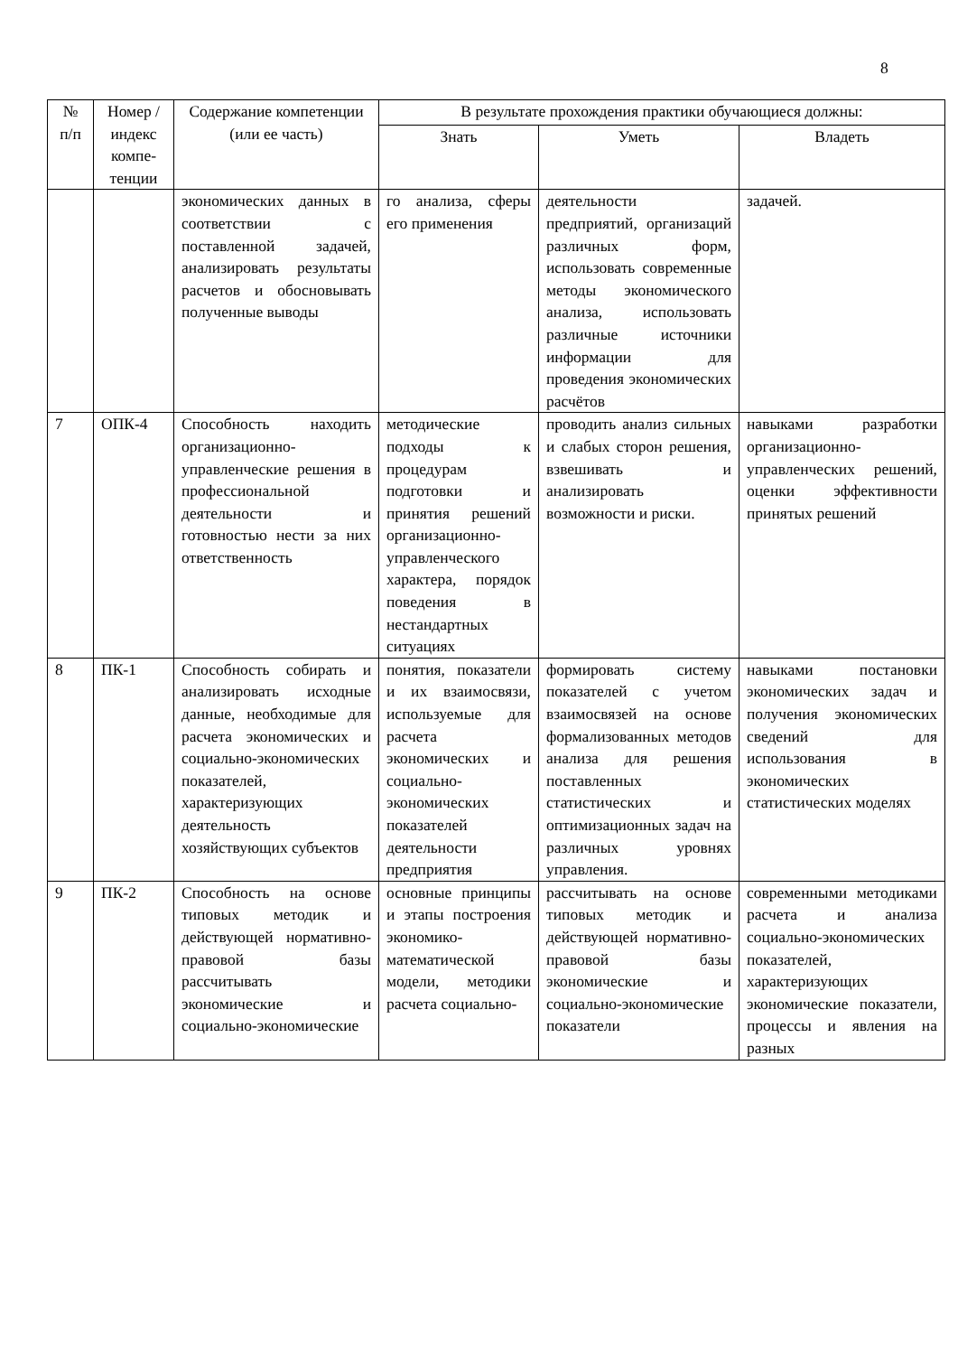8
| № п/п | Номер /индекс компе-тенции | Содержание компетенции (или ее часть) | В результате прохождения практики обучающиеся должны: | | |
| --- | --- | --- | --- | --- | --- |
| | | | Знать | Уметь | Владеть |
| | | экономических данных в соответствии с поставленной задачей, анализировать результаты расчетов и обосновывать полученные выводы | го анализа, сферы его применения | деятельности предприятий, организаций различных форм, использовать современные методы экономического анализа, использовать различные источники информации для проведения экономических расчётов | задачей. |
| 7 | ОПК-4 | Способность находить организационно-управленческие решения в профессиональной деятельности и готовностью нести за них ответственность | методические подходы к процедурам подготовки и принятия решений организационно-управленческого характера, порядок поведения в нестандартных ситуациях | проводить анализ сильных и слабых сторон решения, взвешивать и анализировать возможности и риски. | навыками разработки организационно-управленческих решений, оценки эффективности принятых решений |
| 8 | ПК-1 | Способность собирать и анализировать исходные данные, необходимые для расчета экономических и социально-экономических показателей, характеризующих деятельность хозяйствующих субъектов | понятия, показатели и их взаимосвязи, используемые для расчета экономических и социально-экономических показателей деятельности предприятия | формировать систему показателей с учетом взаимосвязей на основе формализованных методов анализа для решения поставленных статистических и оптимизационных задач на различных уровнях управления. | навыками постановки экономических задач и получения экономических сведений для использования в экономических статистических моделях |
| 9 | ПК-2 | Способность на основе типовых методик и действующей нормативно-правовой базы рассчитывать экономические и социально-экономические | основные принципы и этапы построения экономико-математической модели, методики расчета социально- | рассчитывать на основе типовых методик и действующей нормативно-правовой базы экономические и социально-экономические показатели | современными методиками расчета и анализа социально-экономических показателей, характеризующих экономические показатели, процессы и явления на разных |